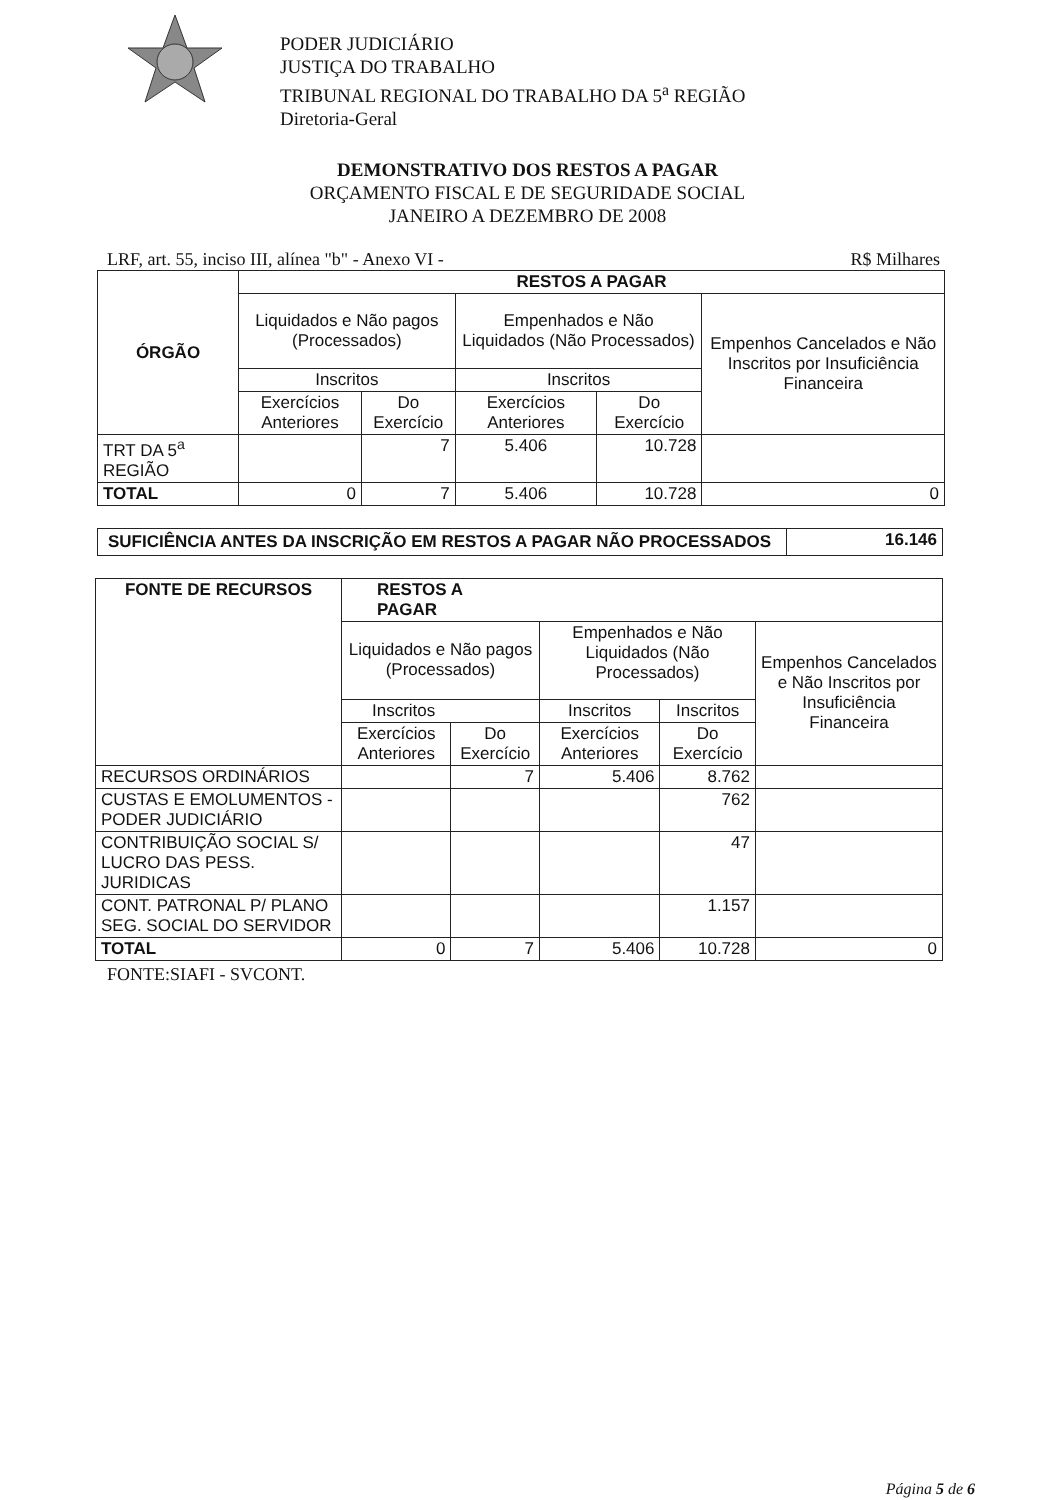PODER JUDICIÁRIO
JUSTIÇA DO TRABALHO
TRIBUNAL REGIONAL DO TRABALHO DA 5<sup>a</sup> REGIÃO
Diretoria-Geral
DEMONSTRATIVO DOS RESTOS A PAGAR
ORÇAMENTO FISCAL E DE SEGURIDADE SOCIAL
JANEIRO A DEZEMBRO DE 2008
LRF, art. 55, inciso III, alínea "b" - Anexo VI - R$ Milhares
| ÓRGÃO | RESTOS A PAGAR | | | | |
| --- | --- | --- | --- | --- | --- |
| | Liquidados e Não pagos (Processados) | | Empenhados e Não Liquidados (Não Processados) | | Empenhos Cancelados e Não Inscritos por Insuficiência Financeira |
| | Inscritos | | Inscritos | | |
| | Exercícios Anteriores | Do Exercício | Exercícios Anteriores | Do Exercício | |
| TRT DA 5<sup>a</sup> REGIÃO | | 7 | 5.406 | 10.728 | |
| TOTAL | 0 | 7 | 5.406 | 10.728 | 0 |
| SUFICIÊNCIA ANTES DA INSCRIÇÃO EM RESTOS A PAGAR NÃO PROCESSADOS | 16.146 |
| FONTE DE RECURSOS | RESTOS A PAGAR | | | | |
| --- | --- | --- | --- | --- | --- |
| | Liquidados e Não pagos (Processados) | | Empenhados e Não Liquidados (Não Processados) | | Empenhos Cancelados e Não Inscritos por Insuficiência Financeira |
| | Inscritos | | Inscritos | Inscritos | |
| | Exercícios Anteriores | Do Exercício | Exercícios Anteriores | Do Exercício | |
| RECURSOS ORDINÁRIOS | | 7 | 5.406 | 8.762 | |
| CUSTAS E EMOLUMENTOS - PODER JUDICIÁRIO | | | | 762 | |
| CONTRIBUIÇÃO SOCIAL S/ LUCRO DAS PESS. JURIDICAS | | | | 47 | |
| CONT. PATRONAL P/ PLANO SEG. SOCIAL DO SERVIDOR | | | | 1.157 | |
| TOTAL | 0 | 7 | 5.406 | 10.728 | 0 |
FONTE:SIAFI - SVCONT.
Página 5 de 6